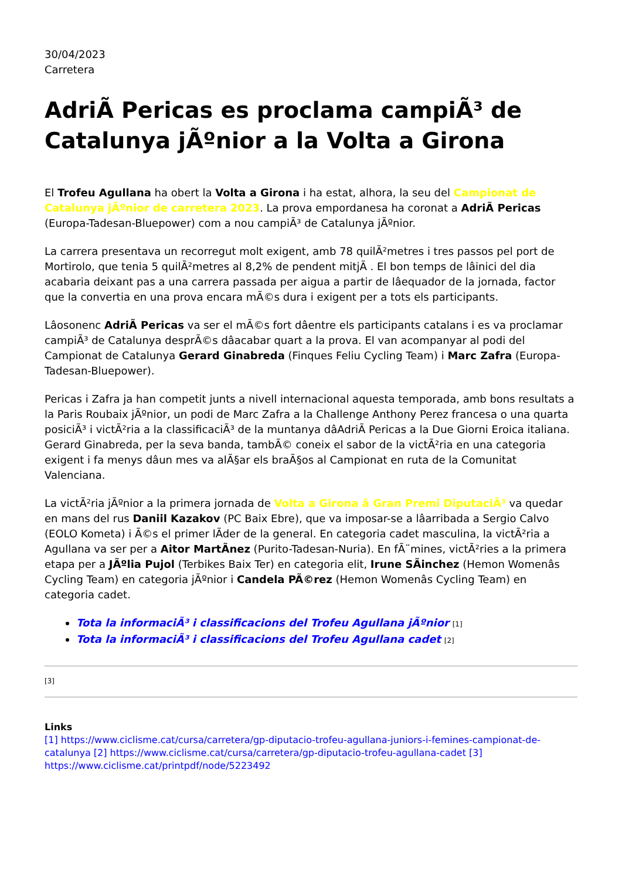30/04/2023
Carretera
AdriÃ Pericas es proclama campiÃ³ de Catalunya jÃºnior a la Volta a Girona
El Trofeu Agullana ha obert la Volta a Girona i ha estat, alhora, la seu del Campionat de Catalunya jÃºnior de carretera 2023. La prova empordanesa ha coronat a AdriÃ Pericas (Europa-Tadesan-Bluepower) com a nou campiÃ³ de Catalunya jÃºnior.
La carrera presentava un recorregut molt exigent, amb 78 quilÃ²metres i tres passos pel port de Mortirolo, que tenia 5 quilÃ²metres al 8,2% de pendent mitjÃ . El bon temps de lâinici del dia acabaria deixant pas a una carrera passada per aigua a partir de lâequador de la jornada, factor que la convertia en una prova encara mÃ©s dura i exigent per a tots els participants.
Lâosonenc AdriÃ Pericas va ser el mÃ©s fort dâentre els participants catalans i es va proclamar campiÃ³ de Catalunya desprÃ©s dâacabar quart a la prova. El van acompanyar al podi del Campionat de Catalunya Gerard Ginabreda (Finques Feliu Cycling Team) i Marc Zafra (Europa-Tadesan-Bluepower).
Pericas i Zafra ja han competit junts a nivell internacional aquesta temporada, amb bons resultats a la Paris Roubaix jÃºnior, un podi de Marc Zafra a la Challenge Anthony Perez francesa o una quarta posiciÃ³ i victÃ²ria a la classificaciÃ³ de la muntanya dâAdriÃ Pericas a la Due Giorni Eroica italiana. Gerard Ginabreda, per la seva banda, tambÃ© coneix el sabor de la victÃ²ria en una categoria exigent i fa menys dâun mes va alÃ§ar els braÃ§os al Campionat en ruta de la Comunitat Valenciana.
La victÃ²ria jÃºnior a la primera jornada de Volta a Girona â Gran Premi DiputaciÃ³ va quedar en mans del rus Daniil Kazakov (PC Baix Ebre), que va imposar-se a lâarribada a Sergio Calvo (EOLO Kometa) i Ã©s el primer lÃder de la general. En categoria cadet masculina, la victÃ²ria a Agullana va ser per a Aitor MartÃnez (Purito-Tadesan-Nuria). En fÃ¨mines, victÃ²ries a la primera etapa per a JÃºlia Pujol (Terbikes Baix Ter) en categoria elit, Irune SÃinchez (Hemon Womenâs Cycling Team) en categoria jÃºnior i Candela PÃ©rez (Hemon Womenâs Cycling Team) en categoria cadet.
Tota la informaciÃ³ i classificacions del Trofeu Agullana jÃºnior [1]
Tota la informaciÃ³ i classificacions del Trofeu Agullana cadet [2]
[3]
Links
[1] https://www.ciclisme.cat/cursa/carretera/gp-diputacio-trofeu-agullana-juniors-i-femines-campionat-de-catalunya [2] https://www.ciclisme.cat/cursa/carretera/gp-diputacio-trofeu-agullana-cadet [3] https://www.ciclisme.cat/printpdf/node/5223492